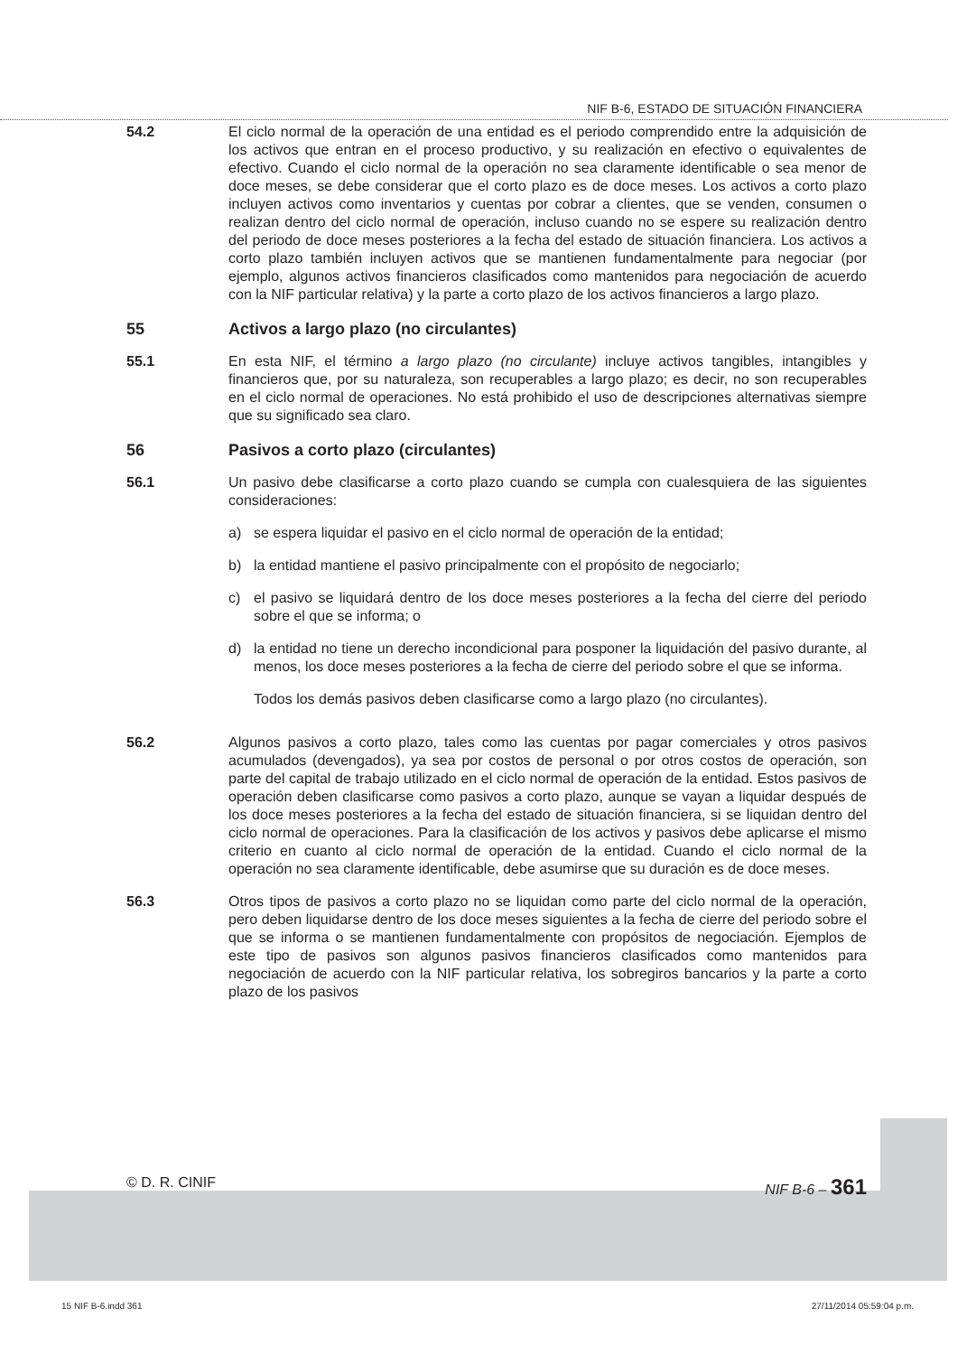NIF B-6, ESTADO DE SITUACIÓN FINANCIERA
54.2 El ciclo normal de la operación de una entidad es el periodo comprendido entre la adquisición de los activos que entran en el proceso productivo, y su realización en efectivo o equivalentes de efectivo. Cuando el ciclo normal de la operación no sea claramente identificable o sea menor de doce meses, se debe considerar que el corto plazo es de doce meses. Los activos a corto plazo incluyen activos como inventarios y cuentas por cobrar a clientes, que se venden, consumen o realizan dentro del ciclo normal de operación, incluso cuando no se espere su realización dentro del periodo de doce meses posteriores a la fecha del estado de situación financiera. Los activos a corto plazo también incluyen activos que se mantienen fundamentalmente para negociar (por ejemplo, algunos activos financieros clasificados como mantenidos para negociación de acuerdo con la NIF particular relativa) y la parte a corto plazo de los activos financieros a largo plazo.
55 Activos a largo plazo (no circulantes)
55.1 En esta NIF, el término a largo plazo (no circulante) incluye activos tangibles, intangibles y financieros que, por su naturaleza, son recuperables a largo plazo; es decir, no son recuperables en el ciclo normal de operaciones. No está prohibido el uso de descripciones alternativas siempre que su significado sea claro.
56 Pasivos a corto plazo (circulantes)
56.1 Un pasivo debe clasificarse a corto plazo cuando se cumpla con cualesquiera de las siguientes consideraciones:
a) se espera liquidar el pasivo en el ciclo normal de operación de la entidad;
b) la entidad mantiene el pasivo principalmente con el propósito de negociarlo;
c) el pasivo se liquidará dentro de los doce meses posteriores a la fecha del cierre del periodo sobre el que se informa; o
d) la entidad no tiene un derecho incondicional para posponer la liquidación del pasivo durante, al menos, los doce meses posteriores a la fecha de cierre del periodo sobre el que se informa.
Todos los demás pasivos deben clasificarse como a largo plazo (no circulantes).
56.2 Algunos pasivos a corto plazo, tales como las cuentas por pagar comerciales y otros pasivos acumulados (devengados), ya sea por costos de personal o por otros costos de operación, son parte del capital de trabajo utilizado en el ciclo normal de operación de la entidad. Estos pasivos de operación deben clasificarse como pasivos a corto plazo, aunque se vayan a liquidar después de los doce meses posteriores a la fecha del estado de situación financiera, si se liquidan dentro del ciclo normal de operaciones. Para la clasificación de los activos y pasivos debe aplicarse el mismo criterio en cuanto al ciclo normal de operación de la entidad. Cuando el ciclo normal de la operación no sea claramente identificable, debe asumirse que su duración es de doce meses.
56.3 Otros tipos de pasivos a corto plazo no se liquidan como parte del ciclo normal de la operación, pero deben liquidarse dentro de los doce meses siguientes a la fecha de cierre del periodo sobre el que se informa o se mantienen fundamentalmente con propósitos de negociación. Ejemplos de este tipo de pasivos son algunos pasivos financieros clasificados como mantenidos para negociación de acuerdo con la NIF particular relativa, los sobregiros bancarios y la parte a corto plazo de los pasivos
© D. R. CINIF NIF B-6 – 361
15 NIF B-6.indd 361 27/11/2014 05:59:04 p.m.